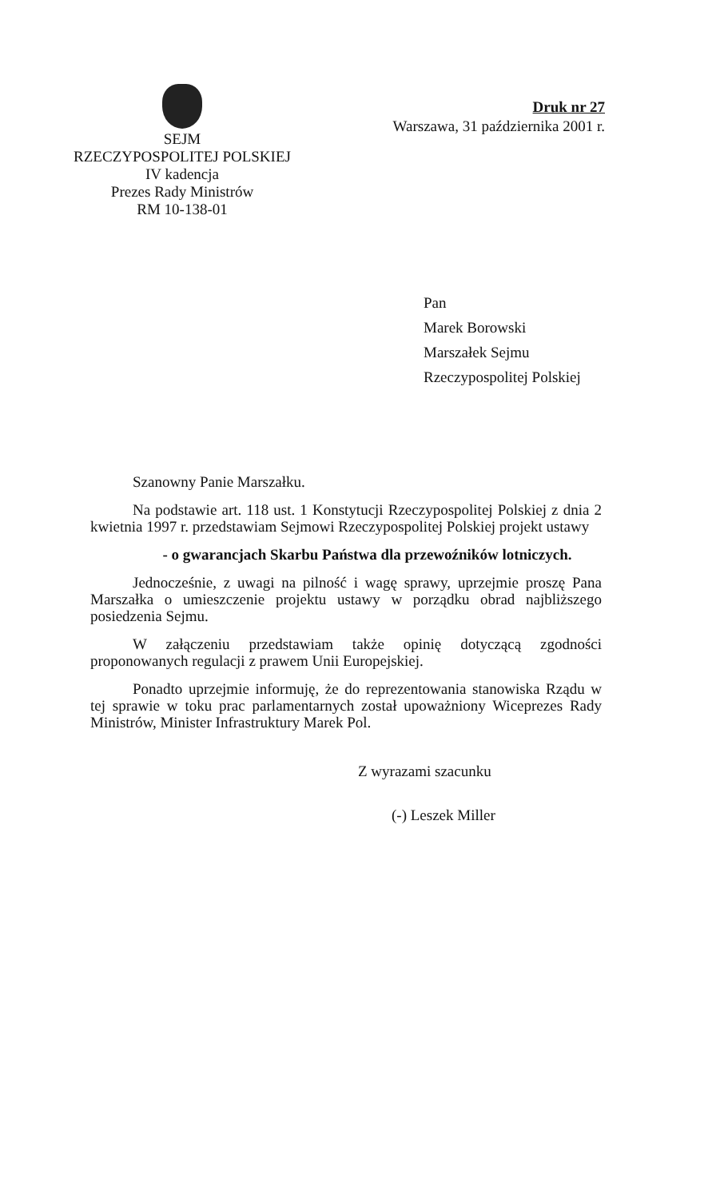SEJM
RZECZYPOSPOLITEJ POLSKIEJ
IV kadencja
Prezes Rady Ministrów
RM 10-138-01
Druk nr 27
Warszawa, 31 października 2001 r.
Pan
Marek Borowski
Marszałek Sejmu
Rzeczypospolitej Polskiej
Szanowny Panie Marszałku.
Na podstawie art. 118 ust. 1 Konstytucji Rzeczypospolitej Polskiej z dnia 2 kwietnia 1997 r. przedstawiam Sejmowi Rzeczypospolitej Polskiej projekt ustawy
- o gwarancjach Skarbu Państwa dla przewoźników lotniczych.
Jednocześnie, z uwagi na pilność i wagę sprawy, uprzejmie proszę Pana Marszałka o umieszczenie projektu ustawy w porządku obrad najbliższego posiedzenia Sejmu.
W załączeniu przedstawiam także opinię dotyczącą zgodności proponowanych regulacji z prawem Unii Europejskiej.
Ponadto uprzejmie informuję, że do reprezentowania stanowiska Rządu w tej sprawie w toku prac parlamentarnych został upoważniony Wiceprezes Rady Ministrów, Minister Infrastruktury Marek Pol.
Z wyrazami szacunku
(-) Leszek Miller